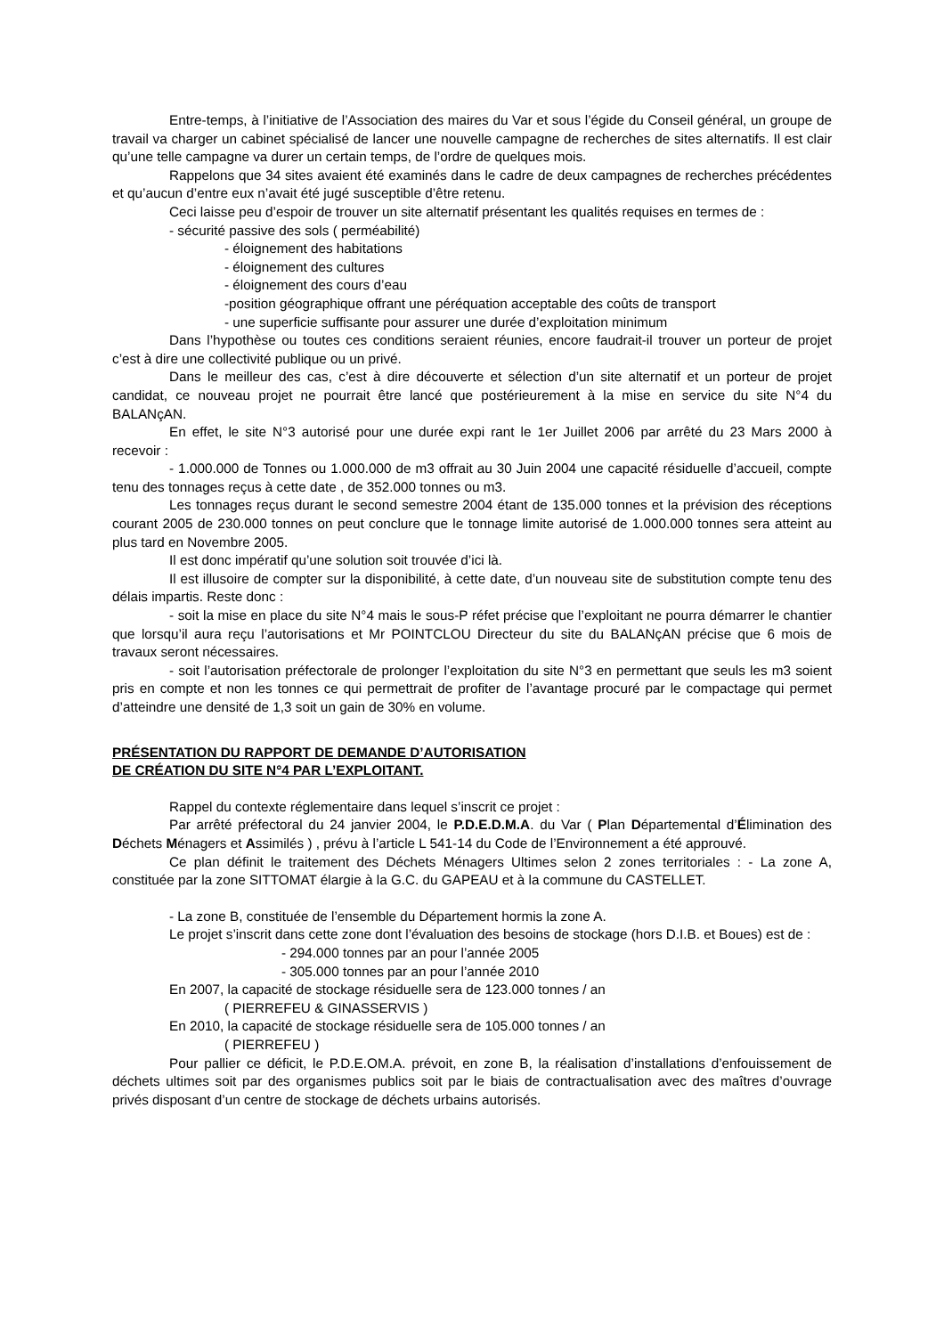Entre-temps, à l’initiative de l’Association des maires du Var et sous l’égide du Conseil général, un groupe de travail va charger un cabinet spécialisé de lancer une nouvelle campagne de recherches de sites alternatifs. Il est clair qu’une telle campagne va durer un certain temps, de l’ordre de quelques mois.
Rappelons que 34 sites avaient été examinés dans le cadre de deux campagnes de recherches précédentes et qu’aucun d’entre eux n’avait été jugé susceptible d’être retenu.
Ceci laisse peu d’espoir de trouver un site alternatif présentant les qualités requises en termes de :
- sécurité passive des sols ( perméabilité)
- éloignement des habitations
- éloignement des cultures
- éloignement des cours d’eau
-position géographique offrant une péréquation acceptable des coûts de transport
- une superficie suffisante pour assurer une durée d’exploitation minimum
Dans l’hypothèse ou toutes ces conditions seraient réunies, encore faudrait-il trouver un porteur de projet c’est à dire une collectivité publique ou un privé.
Dans le meilleur des cas, c’est à dire découverte et sélection d’un site alternatif et un porteur de projet candidat, ce nouveau projet ne pourrait être lancé que postérieurement à la mise en service du site N°4 du BALANçAN.
En effet, le site N°3 autorisé pour une durée expi rant le 1er Juillet 2006 par arrêté du 23 Mars 2000 à recevoir :
- 1.000.000 de Tonnes ou 1.000.000 de m3 offrait au 30 Juin 2004 une capacité résiduelle d’accueil, compte tenu des tonnages reçus à cette date , de 352.000 tonnes ou m3.
Les tonnages reçus durant le second semestre 2004 étant de 135.000 tonnes et la prévision des réceptions courant 2005 de 230.000 tonnes on peut conclure que le tonnage limite autorisé de 1.000.000 tonnes sera atteint au plus tard en Novembre 2005.
Il est donc impératif qu’une solution soit trouvée d’ici là.
Il est illusoire de compter sur la disponibilité, à cette date, d’un nouveau site de substitution compte tenu des délais impartis. Reste donc :
- soit la mise en place du site N°4 mais le sous-P réfet précise que l’exploitant ne pourra démarrer le chantier que lorsqu’il aura reçu l’autorisations et Mr POINTCLOU Directeur du site du BALANçAN précise que 6 mois de travaux seront nécessaires.
- soit l’autorisation préfectorale de prolonger l’exploitation du site N°3 en permettant que seuls les m3 soient pris en compte et non les tonnes ce qui permettrait de profiter de l’avantage procuré par le compactage qui permet d’atteindre une densité de 1,3 soit un gain de 30% en volume.
PRÉSENTATION DU RAPPORT DE DEMANDE D’AUTORISATION
DE CRÉATION DU SITE N°4 PAR L’EXPLOITANT.
Rappel du contexte réglementaire dans lequel s’inscrit ce projet :
Par arrêté préfectoral du 24 janvier 2004, le P.D.E.D.M.A. du Var ( Plan Départemental d’Élimination des Déchets Ménagers et Assimilés ) , prévu à l’article L 541-14 du Code de l’Environnement a été approuvé.
Ce plan définit le traitement des Déchets Ménagers Ultimes selon 2 zones territoriales : - La zone A, constituée par la zone SITTOMAT élargie à la G.C. du GAPEAU et à la commune du CASTELLET.
- La zone B, constituée de l’ensemble du Département hormis la zone A.
Le projet s’inscrit dans cette zone dont l’évaluation des besoins de stockage (hors D.I.B. et Boues) est de :
- 294.000 tonnes par an pour l’année 2005
- 305.000 tonnes par an pour l’année 2010
En 2007, la capacité de stockage résiduelle sera de 123.000 tonnes / an
( PIERREFEU & GINASSERVIS )
En 2010, la capacité de stockage résiduelle sera de 105.000 tonnes / an
( PIERREFEU )
Pour pallier ce déficit, le P.D.E.OM.A. prévoit, en zone B, la réalisation d’installations d’enfouissement de déchets ultimes soit par des organismes publics soit par le biais de contractualisation avec des maîtres d’ouvrage privés disposant d’un centre de stockage de déchets urbains autorisés.